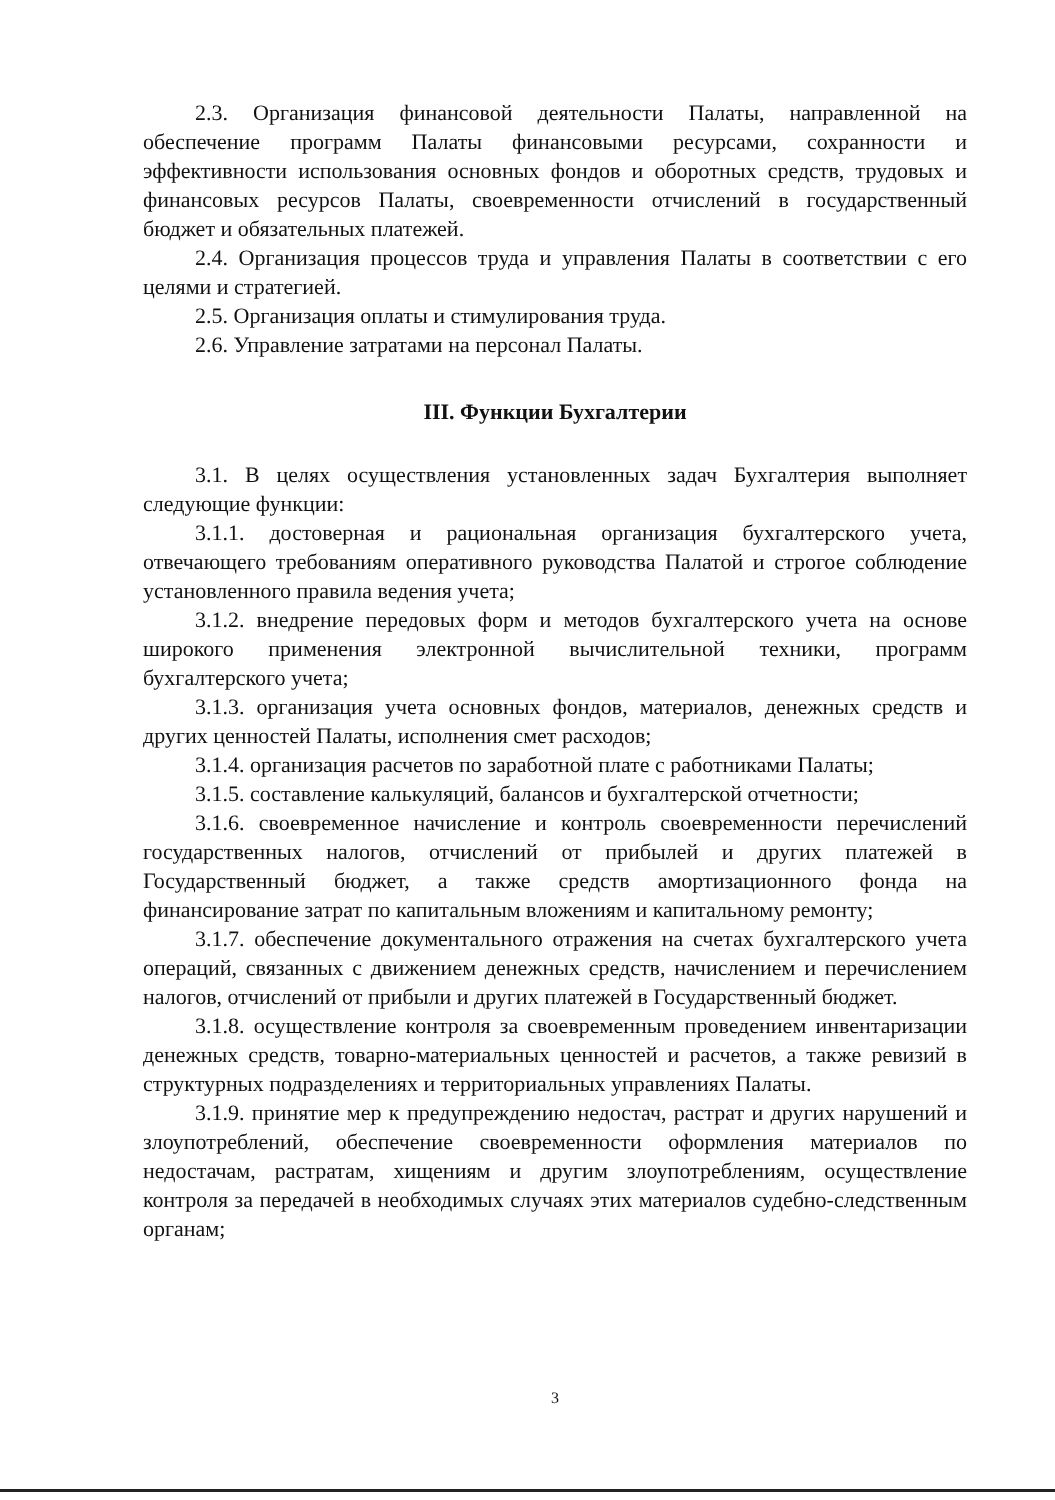2.3. Организация финансовой деятельности Палаты, направленной на обеспечение программ Палаты финансовыми ресурсами, сохранности и эффективности использования основных фондов и оборотных средств, трудовых и финансовых ресурсов Палаты, своевременности отчислений в государственный бюджет и обязательных платежей.
2.4. Организация процессов труда и управления Палаты в соответствии с его целями и стратегией.
2.5. Организация оплаты и стимулирования труда.
2.6. Управление затратами на персонал Палаты.
III. Функции Бухгалтерии
3.1. В целях осуществления установленных задач Бухгалтерия выполняет следующие функции:
3.1.1. достоверная и рациональная организация бухгалтерского учета, отвечающего требованиям оперативного руководства Палатой и строгое соблюдение установленного правила ведения учета;
3.1.2. внедрение передовых форм и методов бухгалтерского учета на основе широкого применения электронной вычислительной техники, программ бухгалтерского учета;
3.1.3. организация учета основных фондов, материалов, денежных средств и других ценностей Палаты, исполнения смет расходов;
3.1.4. организация расчетов по заработной плате с работниками Палаты;
3.1.5. составление калькуляций, балансов и бухгалтерской отчетности;
3.1.6. своевременное начисление и контроль своевременности перечислений государственных налогов, отчислений от прибылей и других платежей в Государственный бюджет, а также средств амортизационного фонда на финансирование затрат по капитальным вложениям и капитальному ремонту;
3.1.7. обеспечение документального отражения на счетах бухгалтерского учета операций, связанных с движением денежных средств, начислением и перечислением налогов, отчислений от прибыли и других платежей в Государственный бюджет.
3.1.8. осуществление контроля за своевременным проведением инвентаризации денежных средств, товарно-материальных ценностей и расчетов, а также ревизий в структурных подразделениях и территориальных управлениях Палаты.
3.1.9. принятие мер к предупреждению недостач, растрат и других нарушений и злоупотреблений, обеспечение своевременности оформления материалов по недостачам, растратам, хищениям и другим злоупотреблениям, осуществление контроля за передачей в необходимых случаях этих материалов судебно-следственным органам;
3